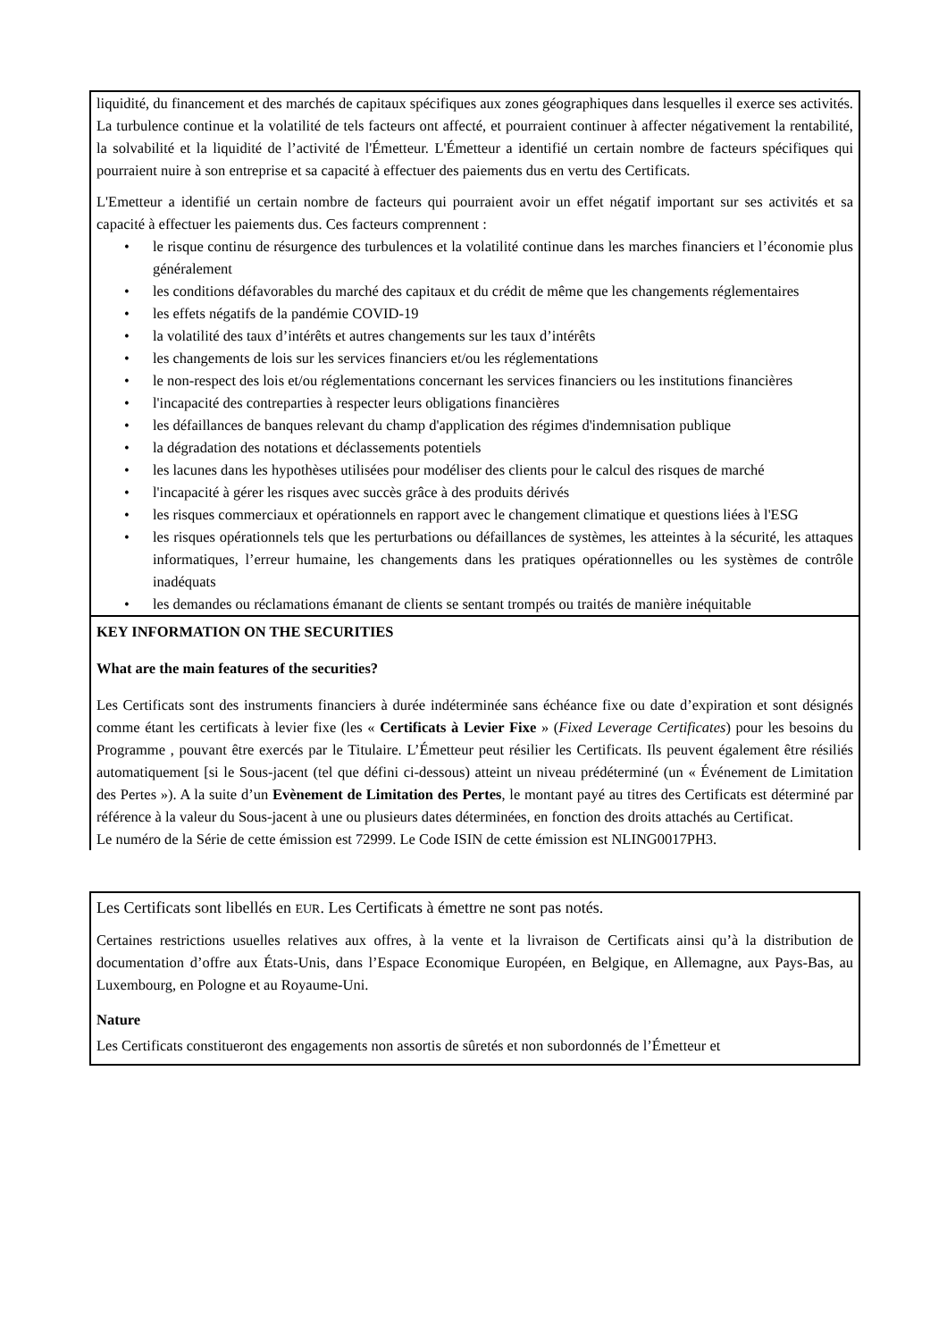liquidité, du financement et des marchés de capitaux spécifiques aux zones géographiques dans lesquelles il exerce ses activités. La turbulence continue et la volatilité de tels facteurs ont affecté, et pourraient continuer à affecter négativement la rentabilité, la solvabilité et la liquidité de l’activité de l'Émetteur. L'Émetteur a identifié un certain nombre de facteurs spécifiques qui pourraient nuire à son entreprise et sa capacité à effectuer des paiements dus en vertu des Certificats.
L'Emetteur a identifié un certain nombre de facteurs qui pourraient avoir un effet négatif important sur ses activités et sa capacité à effectuer les paiements dus. Ces facteurs comprennent :
• le risque continu de résurgence des turbulences et la volatilité continue dans les marches financiers et l’économie plus généralement
• les conditions défavorables du marché des capitaux et du crédit de même que les changements réglementaires
• les effets négatifs de la pandémie COVID-19
• la volatilité des taux d’intérêts et autres changements sur les taux d’intérêts
• les changements de lois sur les services financiers et/ou les réglementations
• le non-respect des lois et/ou réglementations concernant les services financiers ou les institutions financières
• l'incapacité des contreparties à respecter leurs obligations financières
• les défaillances de banques relevant du champ d'application des régimes d'indemnisation publique
• la dégradation des notations et déclassements potentiels
• les lacunes dans les hypothèses utilisées pour modéliser des clients pour le calcul des risques de marché
• l'incapacité à gérer les risques avec succès grâce à des produits dérivés
• les risques commerciaux et opérationnels en rapport avec le changement climatique et questions liées à l'ESG
• les risques opérationnels tels que les perturbations ou défaillances de systèmes, les atteintes à la sécurité, les attaques informatiques, l’erreur humaine, les changements dans les pratiques opérationnelles ou les systèmes de contrôle inadéquats
• les demandes ou réclamations émanant de clients se sentant trompés ou traités de manière inéquitable
KEY INFORMATION ON THE SECURITIES
What are the main features of the securities?
Les Certificats sont des instruments financiers à durée indéterminée sans échéance fixe ou date d’expiration et sont désignés comme étant les certificats à levier fixe (les « Certificats à Levier Fixe » (Fixed Leverage Certificates) pour les besoins du Programme , pouvant être exercés par le Titulaire. L’Émetteur peut résilier les Certificats. Ils peuvent également être résiliés automatiquement [si le Sous-jacent (tel que défini ci-dessous) atteint un niveau prédéterminé (un « Événement de Limitation des Pertes »). A la suite d’un Evènement de Limitation des Pertes, le montant payé au titres des Certificats est déterminé par référence à la valeur du Sous-jacent à une ou plusieurs dates déterminées, en fonction des droits attachés au Certificat.
Le numéro de la Série de cette émission est 72999. Le Code ISIN de cette émission est NLING0017PH3.
Les Certificats sont libellés en EUR. Les Certificats à émettre ne sont pas notés.
Certaines restrictions usuelles relatives aux offres, à la vente et la livraison de Certificats ainsi qu’à la distribution de documentation d’offre aux États-Unis, dans l’Espace Economique Européen, en Belgique, en Allemagne, aux Pays-Bas, au Luxembourg, en Pologne et au Royaume-Uni.
Nature
Les Certificats constitueront des engagements non assortis de sûretés et non subordonnés de l’Émetteur et